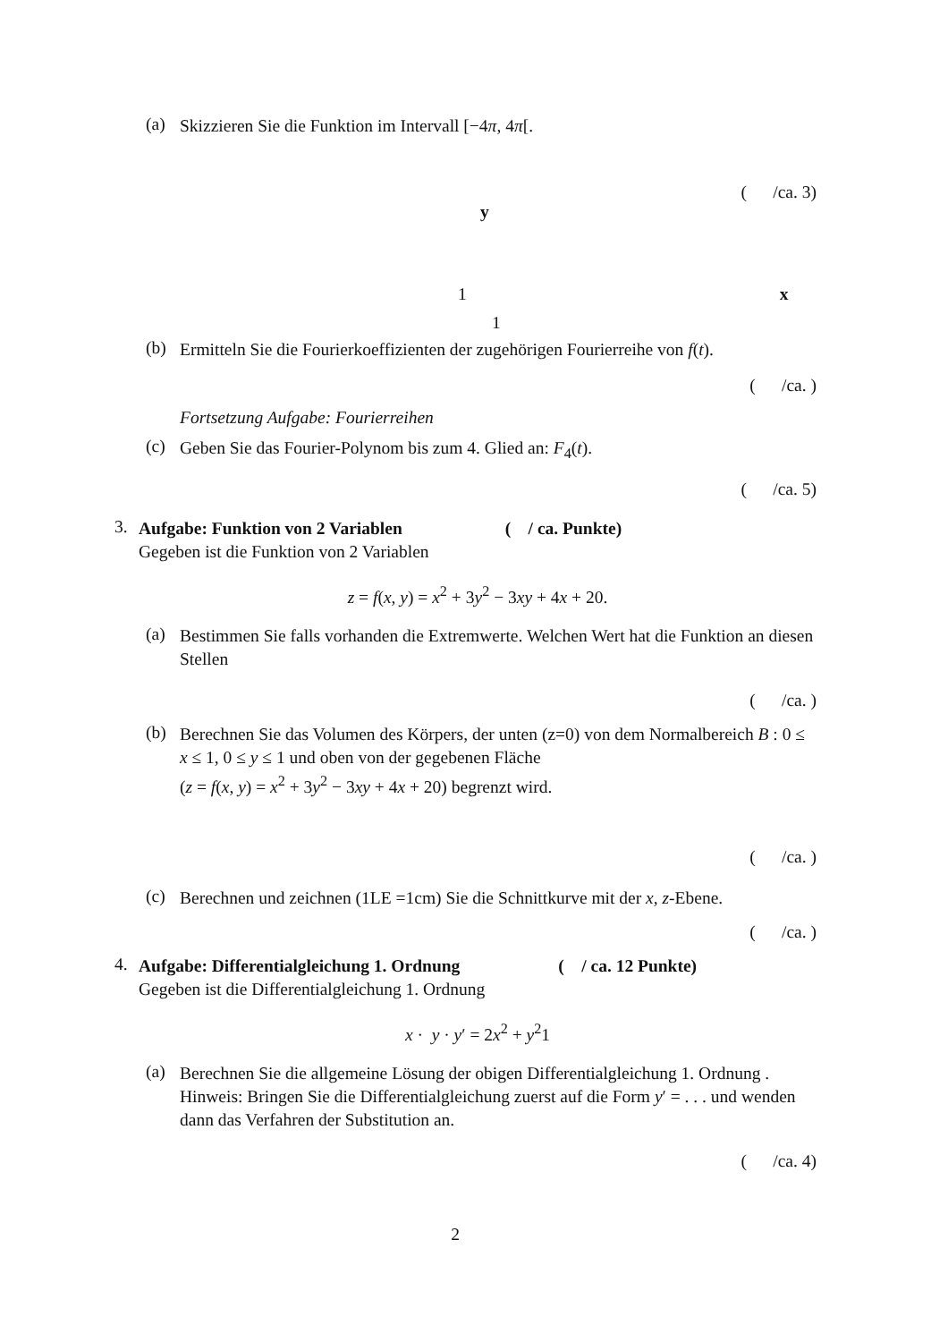(a) Skizzieren Sie die Funktion im Intervall [−4π, 4π[.
( /ca. 3)
y
1 x
1
(b) Ermitteln Sie die Fourierkoeffizienten der zugehörigen Fourierreihe von f(t).
( /ca. )
Fortsetzung Aufgabe: Fourierreihen
(c) Geben Sie das Fourier-Polynom bis zum 4. Glied an: F<sub>4</sub>(t).
( /ca. 5)
3.
Aufgabe: Funktion von 2 Variablen ( / ca. Punkte)
Gegeben ist die Funktion von 2 Variablen
z = f(x, y) = x<sup>2</sup> + 3y<sup>2</sup> − 3xy + 4x + 20.
(a) Bestimmen Sie falls vorhanden die Extremwerte. Welchen Wert hat die Funktion an diesen Stellen
( /ca. )
(b) Berechnen Sie das Volumen des Körpers, der unten (z=0) von dem Normalbereich B : 0 ≤ x ≤ 1, 0 ≤ y ≤ 1 und oben von der gegebenen Fläche
(z = f(x, y) = x<sup>2</sup> + 3y<sup>2</sup> − 3xy + 4x + 20) begrenzt wird.
( /ca. )
(c) Berechnen und zeichnen (1LE =1cm) Sie die Schnittkurve mit der x, z-Ebene.
( /ca. )
4.
Aufgabe: Differentialgleichung 1. Ordnung ( / ca. 12 Punkte)
Gegeben ist die Differentialgleichung 1. Ordnung
x · y · y′ = 2x<sup>2</sup> + y<sup>2</sup>1
(a) Berechnen Sie die allgemeine Lösung der obigen Differentialgleichung 1. Ordnung .
Hinweis: Bringen Sie die Differentialgleichung zuerst auf die Form y′ = . . . und wenden dann das Verfahren der Substitution an.
( /ca. 4)
2